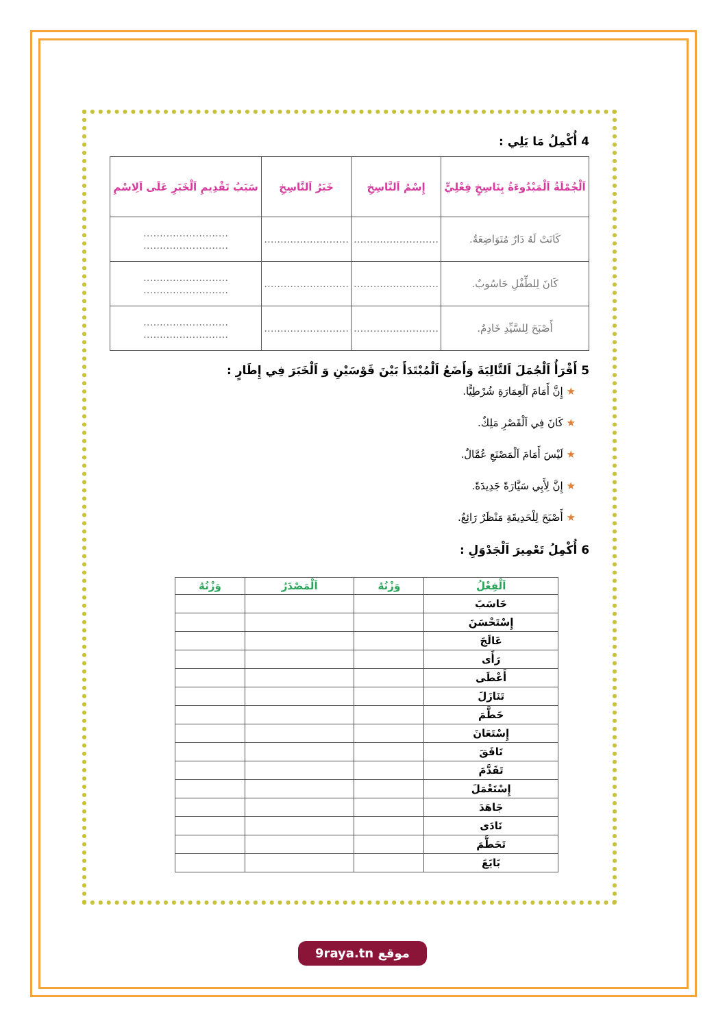4 أُكْمِلُ مَا يَلِي :
| اَلْجُمْلَةُ اَلْمَبْدُوءَةُ بِنَاسِخٍ فِعْلِيٍّ | إِسْمُ اَلنَّاسِخِ | خَبَرُ اَلنَّاسِخِ | سَبَبُ تَقْدِيمِ اَلْخَبَرِ عَلَى اَلِاسْمِ |
| --- | --- | --- | --- |
| كَانَتْ لَهُ دَارٌ مُتَوَاضِعَةٌ. | .......................... | .......................... | .......................... .......................... |
| كَانَ لِلطِّفْلِ حَاسُوبٌ. | .......................... | .......................... | .......................... .......................... |
| أَصْبَحَ لِلسَّيِّدِ خَادِمٌ. | .......................... | .......................... | .......................... .......................... |
5 أَقْرَأُ اَلْجُمَلَ اَلتَّالِيَةَ وَأَضَعُ اَلْمُبْتَدَأَ بَيْنَ قَوْسَيْنِ وَ اَلْخَبَرَ فِي إِطَارٍ :
★ إِنَّ أَمَامَ اَلْعِمَارَةِ شُرْطِيًّا.
★ كَانَ فِي اَلْقَصْرِ مَلِكٌ.
★ لَيْسَ أَمَامَ اَلْمَصْنَعِ عُمَّالٌ.
★ إِنَّ لِأَبِي سَيَّارَةً جَدِيدَةً.
★ أَصْبَحَ لِلْحَدِيقَةِ مَنْظَرٌ رَائِعٌ.
6 أُكْمِلُ تَعْمِيرَ اَلْجَدْوَلِ :
| اَلْفِعْلُ | وَزْنُهُ | اَلْمَصْدَرُ | وَزْنُهُ |
| --- | --- | --- | --- |
| حَاسَبَ | | | |
| إِسْتَحْسَنَ | | | |
| عَالَجَ | | | |
| رَأَى | | | |
| أَعْطَى | | | |
| تَنَازَلَ | | | |
| حَطَّمَ | | | |
| إِسْتَعَانَ | | | |
| نَافَقَ | | | |
| تَقَدَّمَ | | | |
| إِسْتَعْمَلَ | | | |
| جَاهَدَ | | | |
| نَادَى | | | |
| تَحَطَّمَ | | | |
| بَايَعَ | | | |
9raya.tn موقع